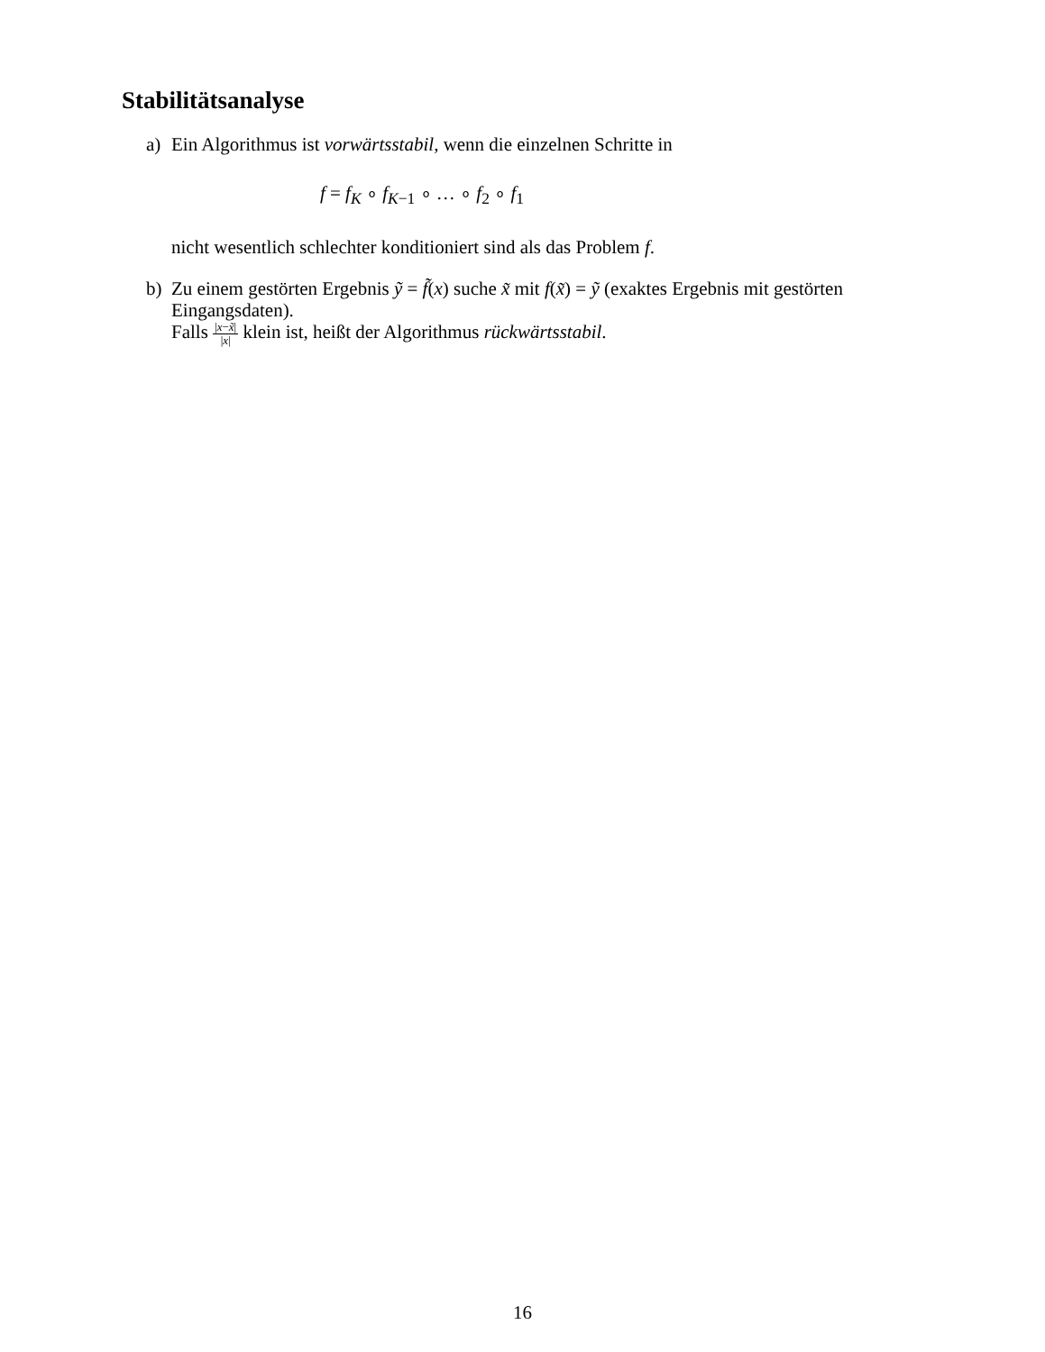Stabilitätsanalyse
a) Ein Algorithmus ist vorwärtsstabil, wenn die einzelnen Schritte in
f = f<sub>K</sub> ∘ f<sub>K−1</sub> ∘ … ∘ f<sub>2</sub> ∘ f<sub>1</sub>
nicht wesentlich schlechter konditioniert sind als das Problem f.
b) Zu einem gestörten Ergebnis ỹ = f̃(x) suche x̃ mit f(x̃) = ỹ (exaktes Ergebnis mit gestörten Eingangsdaten).
Falls |x−x̃| |x| klein ist, heißt der Algorithmus rückwärtsstabil.
16